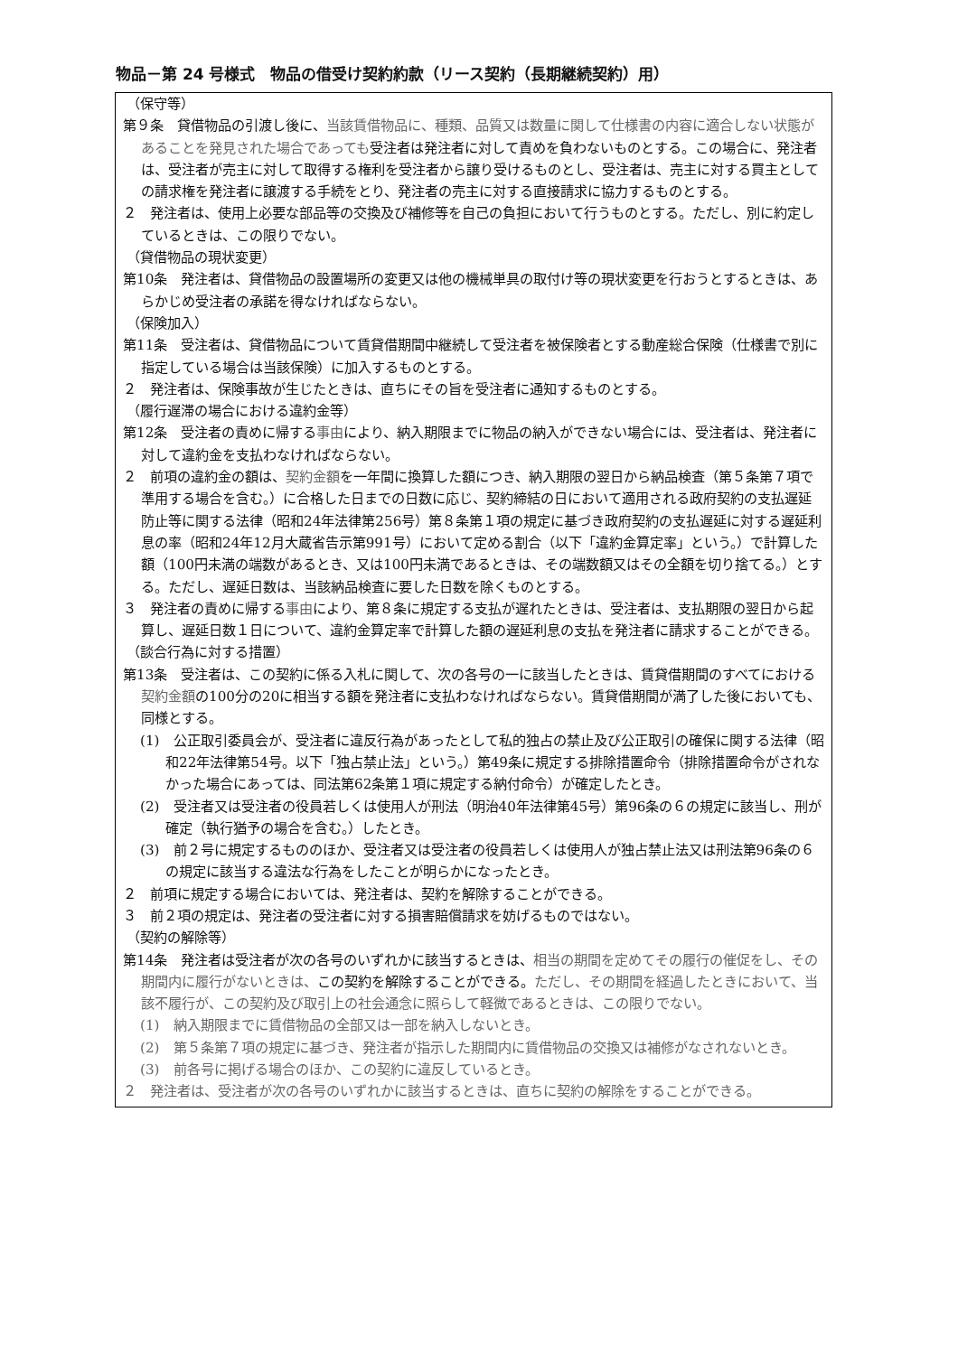物品－第 24 号様式　物品の借受け契約約款（リース契約（長期継続契約）用）
（保守等）
第９条　貸借物品の引渡し後に、当該賃借物品に、種類、品質又は数量に関して仕様書の内容に適合しない状態があることを発見された場合であっても受注者は発注者に対して責めを負わないものとする。この場合に、発注者は、受注者が売主に対して取得する権利を受注者から譲り受けるものとし、受注者は、売主に対する買主としての請求権を発注者に譲渡する手続をとり、発注者の売主に対する直接請求に協力するものとする。
２　発注者は、使用上必要な部品等の交換及び補修等を自己の負担において行うものとする。ただし、別に約定しているときは、この限りでない。
（貸借物品の現状変更）
第10条　発注者は、貸借物品の設置場所の変更又は他の機械単具の取付け等の現状変更を行おうとするときは、あらかじめ受注者の承諾を得なければならない。
（保険加入）
第11条　受注者は、貸借物品について賃貸借期間中継続して受注者を被保険者とする動産総合保険（仕様書で別に指定している場合は当該保険）に加入するものとする。
２　発注者は、保険事故が生じたときは、直ちにその旨を受注者に通知するものとする。
（履行遅滞の場合における違約金等）
第12条　受注者の責めに帰する事由により、納入期限までに物品の納入ができない場合には、受注者は、発注者に対して違約金を支払わなければならない。
２　前項の違約金の額は、契約金額を一年間に換算した額につき、納入期限の翌日から納品検査（第５条第７項で準用する場合を含む。）に合格した日までの日数に応じ、契約締結の日において適用される政府契約の支払遅延防止等に関する法律（昭和24年法律第256号）第８条第１項の規定に基づき政府契約の支払遅延に対する遅延利息の率（昭和24年12月大蔵省告示第991号）において定める割合（以下「違約金算定率」という。）で計算した額（100円未満の端数があるとき、又は100円未満であるときは、その端数額又はその全額を切り捨てる。）とする。ただし、遅延日数は、当該納品検査に要した日数を除くものとする。
３　発注者の責めに帰する事由により、第８条に規定する支払が遅れたときは、受注者は、支払期限の翌日から起算し、遅延日数１日について、違約金算定率で計算した額の遅延利息の支払を発注者に請求することができる。
（談合行為に対する措置）
第13条　受注者は、この契約に係る入札に関して、次の各号の一に該当したときは、賃貸借期間のすべてにおける契約金額の100分の20に相当する額を発注者に支払わなければならない。賃貸借期間が満了した後においても、同様とする。
(1)　公正取引委員会が、受注者に違反行為があったとして私的独占の禁止及び公正取引の確保に関する法律（昭和22年法律第54号。以下「独占禁止法」という。）第49条に規定する排除措置命令（排除措置命令がされなかった場合にあっては、同法第62条第１項に規定する納付命令）が確定したとき。
(2)　受注者又は受注者の役員若しくは使用人が刑法（明治40年法律第45号）第96条の６の規定に該当し、刑が確定（執行猶予の場合を含む。）したとき。
(3)　前２号に規定するもののほか、受注者又は受注者の役員若しくは使用人が独占禁止法又は刑法第96条の６の規定に該当する違法な行為をしたことが明らかになったとき。
２　前項に規定する場合においては、発注者は、契約を解除することができる。
３　前２項の規定は、発注者の受注者に対する損害賠償請求を妨げるものではない。
（契約の解除等）
第14条　発注者は受注者が次の各号のいずれかに該当するときは、相当の期間を定めてその履行の催促をし、その期間内に履行がないときは、この契約を解除することができる。ただし、その期間を経過したときにおいて、当該不履行が、この契約及び取引上の社会通念に照らして軽微であるときは、この限りでない。
(1)　納入期限までに賃借物品の全部又は一部を納入しないとき。
(2)　第５条第７項の規定に基づき、発注者が指示した期間内に賃借物品の交換又は補修がなされないとき。
(3)　前各号に掲げる場合のほか、この契約に違反しているとき。
２　発注者は、受注者が次の各号のいずれかに該当するときは、直ちに契約の解除をすることができる。